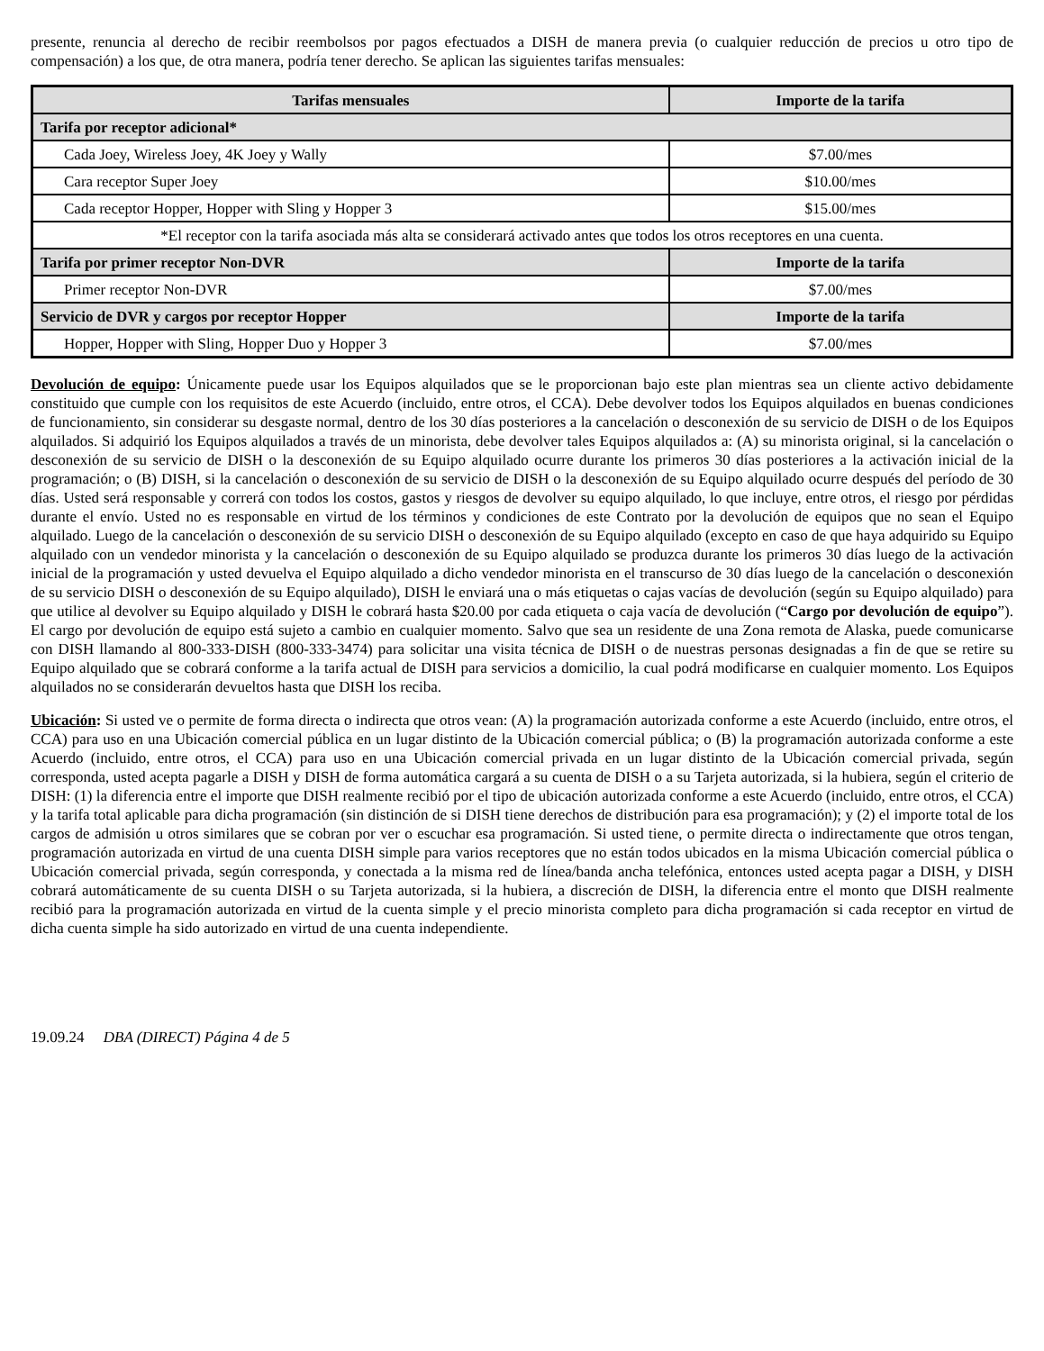presente, renuncia al derecho de recibir reembolsos por pagos efectuados a DISH de manera previa (o cualquier reducción de precios u otro tipo de compensación) a los que, de otra manera, podría tener derecho. Se aplican las siguientes tarifas mensuales:
| Tarifas mensuales | Importe de la tarifa |
| --- | --- |
| Tarifa por receptor adicional* | |
| Cada Joey, Wireless Joey, 4K Joey y Wally | $7.00/mes |
| Cara receptor Super Joey | $10.00/mes |
| Cada receptor Hopper, Hopper with Sling y Hopper 3 | $15.00/mes |
| *El receptor con la tarifa asociada más alta se considerará activado antes que todos los otros receptores en una cuenta. | |
| Tarifa por primer receptor Non-DVR | Importe de la tarifa |
| Primer receptor Non-DVR | $7.00/mes |
| Servicio de DVR y cargos por receptor Hopper | Importe de la tarifa |
| Hopper, Hopper with Sling, Hopper Duo y Hopper 3 | $7.00/mes |
Devolución de equipo: Únicamente puede usar los Equipos alquilados que se le proporcionan bajo este plan mientras sea un cliente activo debidamente constituido que cumple con los requisitos de este Acuerdo (incluido, entre otros, el CCA). Debe devolver todos los Equipos alquilados en buenas condiciones de funcionamiento, sin considerar su desgaste normal, dentro de los 30 días posteriores a la cancelación o desconexión de su servicio de DISH o de los Equipos alquilados. Si adquirió los Equipos alquilados a través de un minorista, debe devolver tales Equipos alquilados a: (A) su minorista original, si la cancelación o desconexión de su servicio de DISH o la desconexión de su Equipo alquilado ocurre durante los primeros 30 días posteriores a la activación inicial de la programación; o (B) DISH, si la cancelación o desconexión de su servicio de DISH o la desconexión de su Equipo alquilado ocurre después del período de 30 días. Usted será responsable y correrá con todos los costos, gastos y riesgos de devolver su equipo alquilado, lo que incluye, entre otros, el riesgo por pérdidas durante el envío. Usted no es responsable en virtud de los términos y condiciones de este Contrato por la devolución de equipos que no sean el Equipo alquilado. Luego de la cancelación o desconexión de su servicio DISH o desconexión de su Equipo alquilado (excepto en caso de que haya adquirido su Equipo alquilado con un vendedor minorista y la cancelación o desconexión de su Equipo alquilado se produzca durante los primeros 30 días luego de la activación inicial de la programación y usted devuelva el Equipo alquilado a dicho vendedor minorista en el transcurso de 30 días luego de la cancelación o desconexión de su servicio DISH o desconexión de su Equipo alquilado), DISH le enviará una o más etiquetas o cajas vacías de devolución (según su Equipo alquilado) para que utilice al devolver su Equipo alquilado y DISH le cobrará hasta $20.00 por cada etiqueta o caja vacía de devolución (“Cargo por devolución de equipo”). El cargo por devolución de equipo está sujeto a cambio en cualquier momento. Salvo que sea un residente de una Zona remota de Alaska, puede comunicarse con DISH llamando al 800-333-DISH (800-333-3474) para solicitar una visita técnica de DISH o de nuestras personas designadas a fin de que se retire su Equipo alquilado que se cobrará conforme a la tarifa actual de DISH para servicios a domicilio, la cual podrá modificarse en cualquier momento. Los Equipos alquilados no se considerarán devueltos hasta que DISH los reciba.
Ubicación: Si usted ve o permite de forma directa o indirecta que otros vean: (A) la programación autorizada conforme a este Acuerdo (incluido, entre otros, el CCA) para uso en una Ubicación comercial pública en un lugar distinto de la Ubicación comercial pública; o (B) la programación autorizada conforme a este Acuerdo (incluido, entre otros, el CCA) para uso en una Ubicación comercial privada en un lugar distinto de la Ubicación comercial privada, según corresponda, usted acepta pagarle a DISH y DISH de forma automática cargará a su cuenta de DISH o a su Tarjeta autorizada, si la hubiera, según el criterio de DISH: (1) la diferencia entre el importe que DISH realmente recibió por el tipo de ubicación autorizada conforme a este Acuerdo (incluido, entre otros, el CCA) y la tarifa total aplicable para dicha programación (sin distinción de si DISH tiene derechos de distribución para esa programación); y (2) el importe total de los cargos de admisión u otros similares que se cobran por ver o escuchar esa programación. Si usted tiene, o permite directa o indirectamente que otros tengan, programación autorizada en virtud de una cuenta DISH simple para varios receptores que no están todos ubicados en la misma Ubicación comercial pública o Ubicación comercial privada, según corresponda, y conectada a la misma red de línea/banda ancha telefónica, entonces usted acepta pagar a DISH, y DISH cobrará automáticamente de su cuenta DISH o su Tarjeta autorizada, si la hubiera, a discreción de DISH, la diferencia entre el monto que DISH realmente recibió para la programación autorizada en virtud de la cuenta simple y el precio minorista completo para dicha programación si cada receptor en virtud de dicha cuenta simple ha sido autorizado en virtud de una cuenta independiente.
19.09.24 DBA (DIRECT) Página 4 de 5